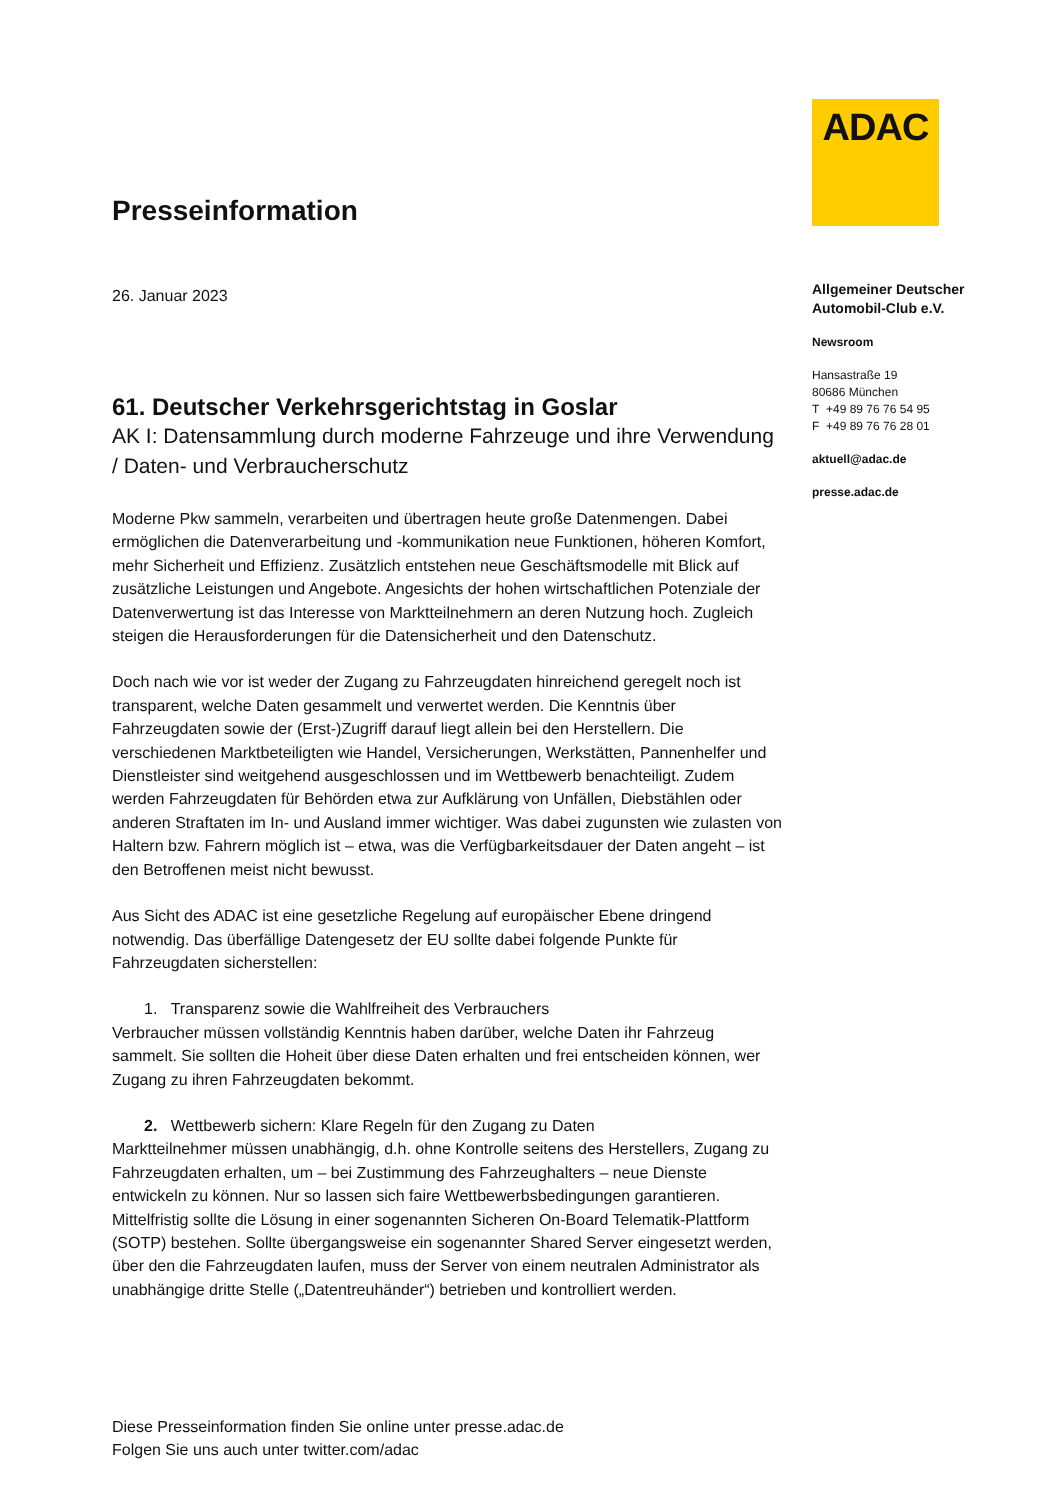Presseinformation
26. Januar 2023
61. Deutscher Verkehrsgerichtstag in Goslar
AK I: Datensammlung durch moderne Fahrzeuge und ihre Verwendung / Daten- und Verbraucherschutz
Moderne Pkw sammeln, verarbeiten und übertragen heute große Datenmengen. Dabei ermöglichen die Datenverarbeitung und -kommunikation neue Funktionen, höheren Komfort, mehr Sicherheit und Effizienz. Zusätzlich entstehen neue Geschäftsmodelle mit Blick auf zusätzliche Leistungen und Angebote. Angesichts der hohen wirtschaftlichen Potenziale der Datenverwertung ist das Interesse von Marktteilnehmern an deren Nutzung hoch. Zugleich steigen die Herausforderungen für die Datensicherheit und den Datenschutz.
Doch nach wie vor ist weder der Zugang zu Fahrzeugdaten hinreichend geregelt noch ist transparent, welche Daten gesammelt und verwertet werden. Die Kenntnis über Fahrzeugdaten sowie der (Erst-)Zugriff darauf liegt allein bei den Herstellern. Die verschiedenen Marktbeteiligten wie Handel, Versicherungen, Werkstätten, Pannenhelfer und Dienstleister sind weitgehend ausgeschlossen und im Wettbewerb benachteiligt. Zudem werden Fahrzeugdaten für Behörden etwa zur Aufklärung von Unfällen, Diebstählen oder anderen Straftaten im In- und Ausland immer wichtiger. Was dabei zugunsten wie zulasten von Haltern bzw. Fahrern möglich ist – etwa, was die Verfügbarkeitsdauer der Daten angeht – ist den Betroffenen meist nicht bewusst.
Aus Sicht des ADAC ist eine gesetzliche Regelung auf europäischer Ebene dringend notwendig. Das überfällige Datengesetz der EU sollte dabei folgende Punkte für Fahrzeugdaten sicherstellen:
1. Transparenz sowie die Wahlfreiheit des Verbrauchers
Verbraucher müssen vollständig Kenntnis haben darüber, welche Daten ihr Fahrzeug sammelt. Sie sollten die Hoheit über diese Daten erhalten und frei entscheiden können, wer Zugang zu ihren Fahrzeugdaten bekommt.
2. Wettbewerb sichern: Klare Regeln für den Zugang zu Daten
Marktteilnehmer müssen unabhängig, d.h. ohne Kontrolle seitens des Herstellers, Zugang zu Fahrzeugdaten erhalten, um – bei Zustimmung des Fahrzeughalters – neue Dienste entwickeln zu können. Nur so lassen sich faire Wettbewerbsbedingungen garantieren. Mittelfristig sollte die Lösung in einer sogenannten Sicheren On-Board Telematik-Plattform (SOTP) bestehen. Sollte übergangsweise ein sogenannter Shared Server eingesetzt werden, über den die Fahrzeugdaten laufen, muss der Server von einem neutralen Administrator als unabhängige dritte Stelle („Datentreuhänder“) betrieben und kontrolliert werden.
ADAC
Allgemeiner Deutscher
Automobil-Club e.V.
Newsroom
Hansastraße 19
80686 München
T +49 89 76 76 54 95
F +49 89 76 76 28 01
aktuell@adac.de
presse.adac.de
Diese Presseinformation finden Sie online unter presse.adac.de
Folgen Sie uns auch unter twitter.com/adac